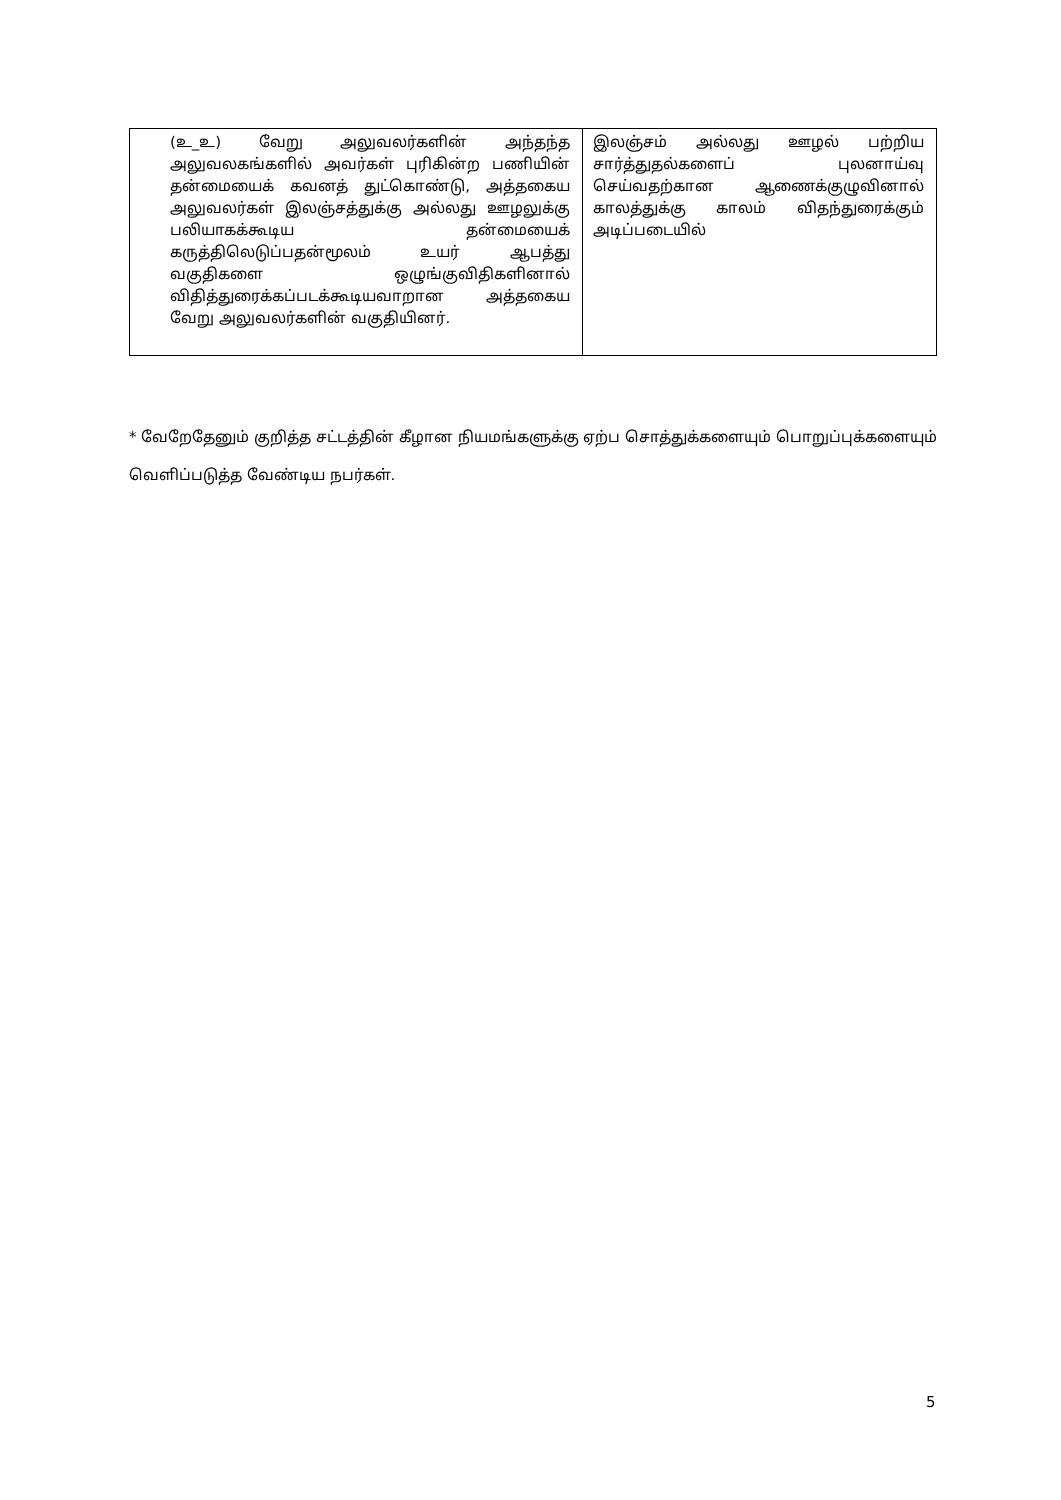| (உ_உ) வேறு அலுவலர்களின் அந்தந்த அலுவலகங்களில் அவர்கள் புரிகின்ற பணியின் தன்மையைக் கவனத் துட்கொண்டு, அத்தகைய அலுவலர்கள் இலஞ்சத்துக்கு அல்லது ஊழலுக்கு பலியாகக்கூடிய தன்மையைக் கருத்திலெடுப்பதன்மூலம் உயர் ஆபத்து வகுதிகளை ஒழுங்குவிதிகளினால் விதித்துரைக்கப்படக்கூடியவாறான அத்தகைய வேறு அலுவலர்களின் வகுதியினர். | இலஞ்சம் அல்லது ஊழல் பற்றிய சார்த்துதல்களைப் புலனாய்வு செய்வதற்கான ஆணைக்குழுவினால் காலத்துக்கு காலம் விதந்துரைக்கும் அடிப்படையில் |
* வேறேதேனும் குறித்த சட்டத்தின் கீழான நியமங்களுக்கு ஏற்ப சொத்துக்களையும் பொறுப்புக்களையும் வெளிப்படுத்த வேண்டிய நபர்கள்.
5